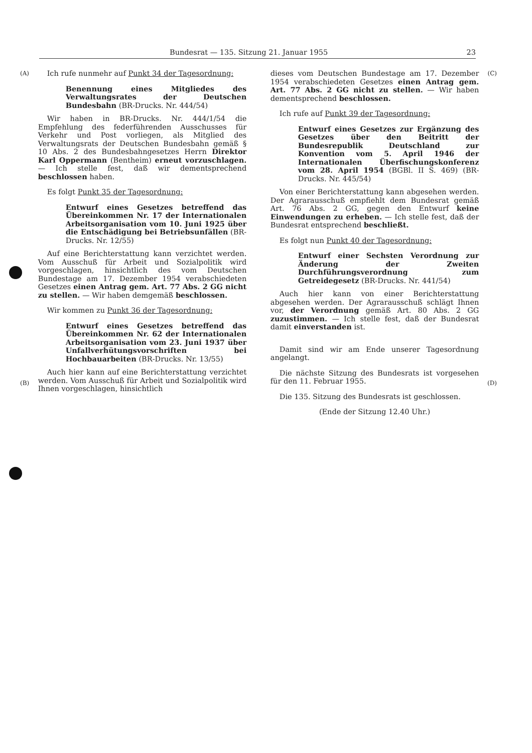Bundesrat — 135. Sitzung 21. Januar 1955 23
(A)
(B)
Ich rufe nunmehr auf Punkt 34 der Tagesordnung:
Benennung eines Mitgliedes des Verwaltungsrates der Deutschen Bundesbahn (BR-Drucks. Nr. 444/54)
Wir haben in BR-Drucks. Nr. 444/1/54 die Empfehlung des federführenden Ausschusses für Verkehr und Post vorliegen, als Mitglied des Verwaltungsrats der Deutschen Bundesbahn gemäß § 10 Abs. 2 des Bundesbahngesetzes Herrn Direktor Karl Oppermann (Bentheim) erneut vorzuschlagen. — Ich stelle fest, daß wir dementsprechend beschlossen haben.
Es folgt Punkt 35 der Tagesordnung:
Entwurf eines Gesetzes betreffend das Übereinkommen Nr. 17 der Internationalen Arbeitsorganisation vom 10. Juni 1925 über die Entschädigung bei Betriebsunfällen (BR-Drucks. Nr. 12/55)
Auf eine Berichterstattung kann verzichtet werden. Vom Ausschuß für Arbeit und Sozialpolitik wird vorgeschlagen, hinsichtlich des vom Deutschen Bundestage am 17. Dezember 1954 verabschiedeten Gesetzes einen Antrag gem. Art. 77 Abs. 2 GG nicht zu stellen. — Wir haben demgemäß beschlossen.
Wir kommen zu Punkt 36 der Tagesordnung:
Entwurf eines Gesetzes betreffend das Übereinkommen Nr. 62 der Internationalen Arbeitsorganisation vom 23. Juni 1937 über Unfallverhütungsvorschriften bei Hochbauarbeiten (BR-Drucks. Nr. 13/55)
Auch hier kann auf eine Berichterstattung verzichtet werden. Vom Ausschuß für Arbeit und Sozialpolitik wird Ihnen vorgeschlagen, hinsichtlich
dieses vom Deutschen Bundestage am 17. Dezember 1954 verabschiedeten Gesetzes einen Antrag gem. Art. 77 Abs. 2 GG nicht zu stellen. — Wir haben dementsprechend beschlossen.
Ich rufe auf Punkt 39 der Tagesordnung:
Entwurf eines Gesetzes zur Ergänzung des Gesetzes über den Beitritt der Bundesrepublik Deutschland zur Konvention vom 5. April 1946 der Internationalen Überfischungskonferenz vom 28. April 1954 (BGBl. II S. 469) (BR-Drucks. Nr. 445/54)
Von einer Berichterstattung kann abgesehen werden. Der Agrarausschuß empfiehlt dem Bundesrat gemäß Art. 76 Abs. 2 GG, gegen den Entwurf keine Einwendungen zu erheben. — Ich stelle fest, daß der Bundesrat entsprechend beschließt.
Es folgt nun Punkt 40 der Tagesordnung:
Entwurf einer Sechsten Verordnung zur Änderung der Zweiten Durchführungsverordnung zum Getreidegesetz (BR-Drucks. Nr. 441/54)
Auch hier kann von einer Berichterstattung abgesehen werden. Der Agrarausschuß schlägt Ihnen vor, der Verordnung gemäß Art. 80 Abs. 2 GG zuzustimmen. — Ich stelle fest, daß der Bundesrat damit einverstanden ist.
Damit sind wir am Ende unserer Tagesordnung angelangt.
Die nächste Sitzung des Bundesrats ist vorgesehen für den 11. Februar 1955.
Die 135. Sitzung des Bundesrats ist geschlossen.
(Ende der Sitzung 12.40 Uhr.)
(C)
(D)